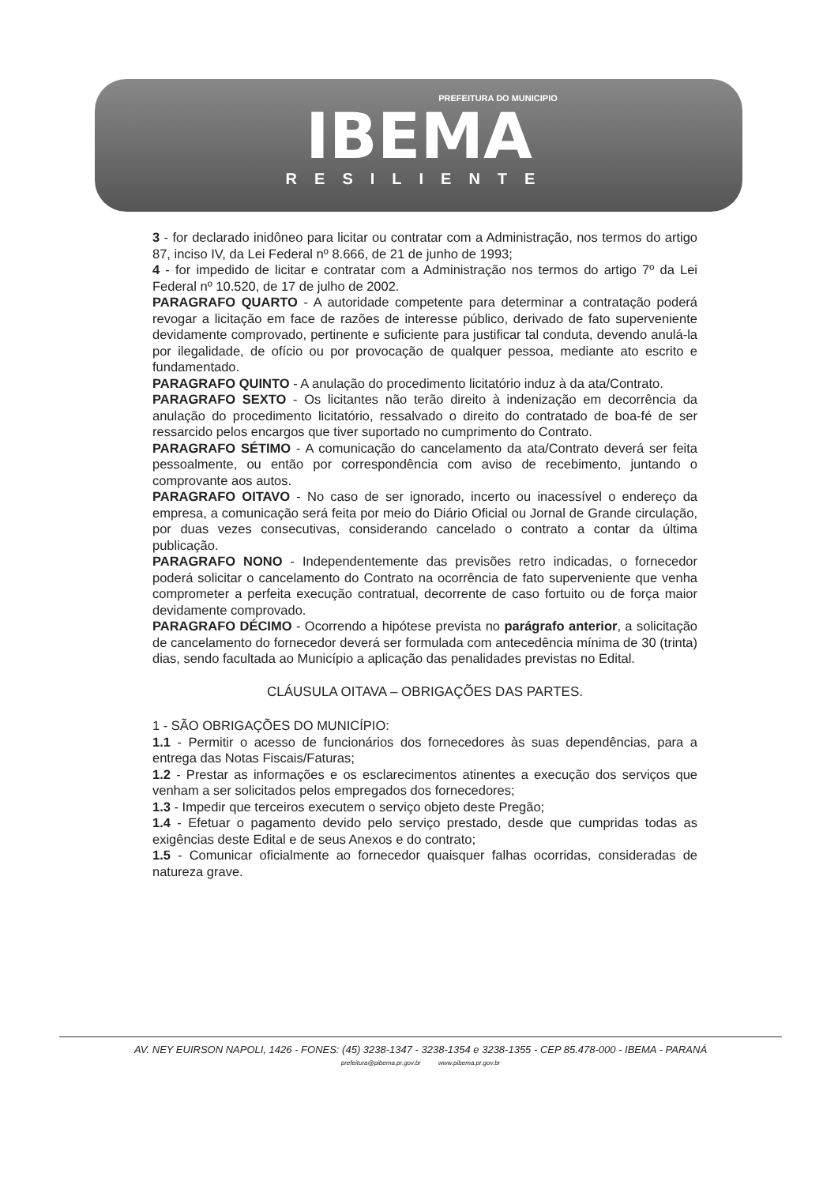PREFEITURA DO MUNICIPIO
IBEMA
RESILIENTE
3 - for declarado inidôneo para licitar ou contratar com a Administração, nos termos do artigo 87, inciso IV, da Lei Federal nº 8.666, de 21 de junho de 1993;
4 - for impedido de licitar e contratar com a Administração nos termos do artigo 7º da Lei Federal nº 10.520, de 17 de julho de 2002.
PARAGRAFO QUARTO - A autoridade competente para determinar a contratação poderá revogar a licitação em face de razões de interesse público, derivado de fato superveniente devidamente comprovado, pertinente e suficiente para justificar tal conduta, devendo anulá-la por ilegalidade, de ofício ou por provocação de qualquer pessoa, mediante ato escrito e fundamentado.
PARAGRAFO QUINTO - A anulação do procedimento licitatório induz à da ata/Contrato.
PARAGRAFO SEXTO - Os licitantes não terão direito à indenização em decorrência da anulação do procedimento licitatório, ressalvado o direito do contratado de boa-fé de ser ressarcido pelos encargos que tiver suportado no cumprimento do Contrato.
PARAGRAFO SÉTIMO - A comunicação do cancelamento da ata/Contrato deverá ser feita pessoalmente, ou então por correspondência com aviso de recebimento, juntando o comprovante aos autos.
PARAGRAFO OITAVO - No caso de ser ignorado, incerto ou inacessível o endereço da empresa, a comunicação será feita por meio do Diário Oficial ou Jornal de Grande circulação, por duas vezes consecutivas, considerando cancelado o contrato a contar da última publicação.
PARAGRAFO NONO - Independentemente das previsões retro indicadas, o fornecedor poderá solicitar o cancelamento do Contrato na ocorrência de fato superveniente que venha comprometer a perfeita execução contratual, decorrente de caso fortuito ou de força maior devidamente comprovado.
PARAGRAFO DÉCIMO - Ocorrendo a hipótese prevista no parágrafo anterior, a solicitação de cancelamento do fornecedor deverá ser formulada com antecedência mínima de 30 (trinta) dias, sendo facultada ao Município a aplicação das penalidades previstas no Edital.
CLÁUSULA OITAVA – OBRIGAÇÕES DAS PARTES.
1 - SÃO OBRIGAÇÕES DO MUNICÍPIO:
1.1 - Permitir o acesso de funcionários dos fornecedores às suas dependências, para a entrega das Notas Fiscais/Faturas;
1.2 - Prestar as informações e os esclarecimentos atinentes a execução dos serviços que venham a ser solicitados pelos empregados dos fornecedores;
1.3 - Impedir que terceiros executem o serviço objeto deste Pregão;
1.4 - Efetuar o pagamento devido pelo serviço prestado, desde que cumpridas todas as exigências deste Edital e de seus Anexos e do contrato;
1.5 - Comunicar oficialmente ao fornecedor quaisquer falhas ocorridas, consideradas de natureza grave.
AV. NEY EUIRSON NAPOLI, 1426 - FONES: (45) 3238-1347 - 3238-1354 e 3238-1355 - CEP 85.478-000 - IBEMA - PARANÁ
prefeitura@pibema.pr.gov.br www.pibema.pr.gov.br